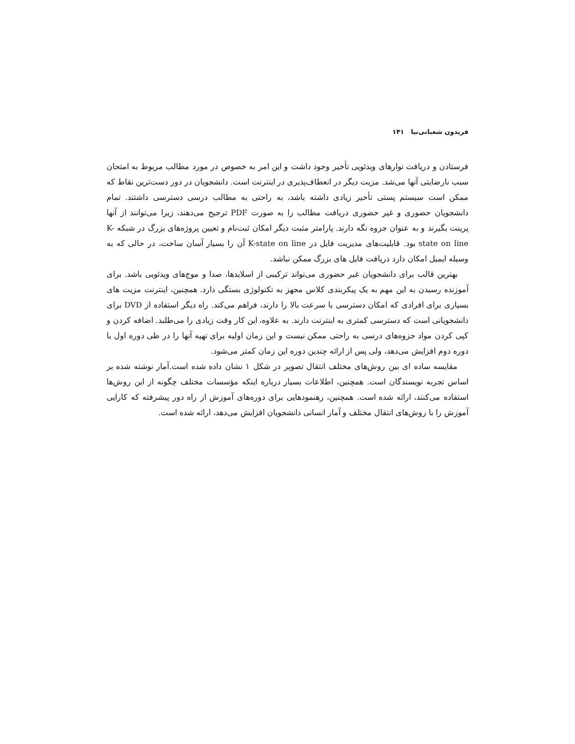فریدون شعبانی‌نیا ۱۴۱
فرستادن و دریافت نوارهای ویدئویی تأخیر وجود داشت و این امر به خصوص در مورد مطالب مربوط به امتحان سبب نارضایتی آنها می‌شد. مزیت دیگر در انعطاف‌پذیری در اینترنت است. دانشجویان در دور دست‌ترین نقاط که ممکن است سیستم پستی تأخیر زیادی داشته باشد، به راحتی به مطالب درسی دسترسی داشتند. تمام دانشجویان حضوری و غیر حضوری دریافت مطالب را به صورت PDF ترجیح می‌دهند، زیرا می‌توانند از آنها پرینت بگیرند و به عنوان جزوه نگه دارند. پارامتر مثبت دیگر امکان ثبت‌نام و تعیین پروژه‌های بزرگ در شبکه K-state on line بود. قابلیت‌های مدیریت فایل در K-state on line آن را بسیار آسان ساخت، در حالی که به وسیله ایمیل امکان دارد دریافت فایل های بزرگ ممکن نباشد.
بهترین قالب برای دانشجویان غیر حضوری می‌تواند ترکیبی از اسلایدها، صدا و موج‌های ویدئویی باشد. برای آموزنده رسیدن به این مهم به یک پیکربندی کلاس مجهز به تکنولوژی بستگی دارد. همچنین، اینترنت مزیت های بسیاری برای افرادی که امکان دسترسی با سرعت بالا را دارند، فراهم می‌کند. راه دیگر استفاده از DVD برای دانشجویانی است که دسترسی کمتری به اینترنت دارند. به علاوه، این کار وقت زیادی را می‌طلبد. اضافه کردن و کپی کردن مواد جزوه‌های درسی به راحتی ممکن نیست و این زمان اولیه برای تهیه آنها را در طی دوره اول یا دوره دوم افزایش می‌دهد، ولی پس از ارائه چندین دوره این زمان کمتر می‌شود.
مقایسه ساده ای بین روش‌های مختلف انتقال تصویر در شکل ۱ نشان داده شده است.آمار نوشته شده بر اساس تجربه نویسندگان است. همچنین، اطلاعات بسیار درباره اینکه مؤسسات مختلف چگونه از این روش‌ها استفاده می‌کنند، ارائه شده است. همچنین، رهنمودهایی برای دوره‌های آموزش از راه دور پیشرفته که کارایی آموزش را با روش‌های انتقال مختلف و آمار انسانی دانشجویان افزایش می‌دهد، ارائه شده است.